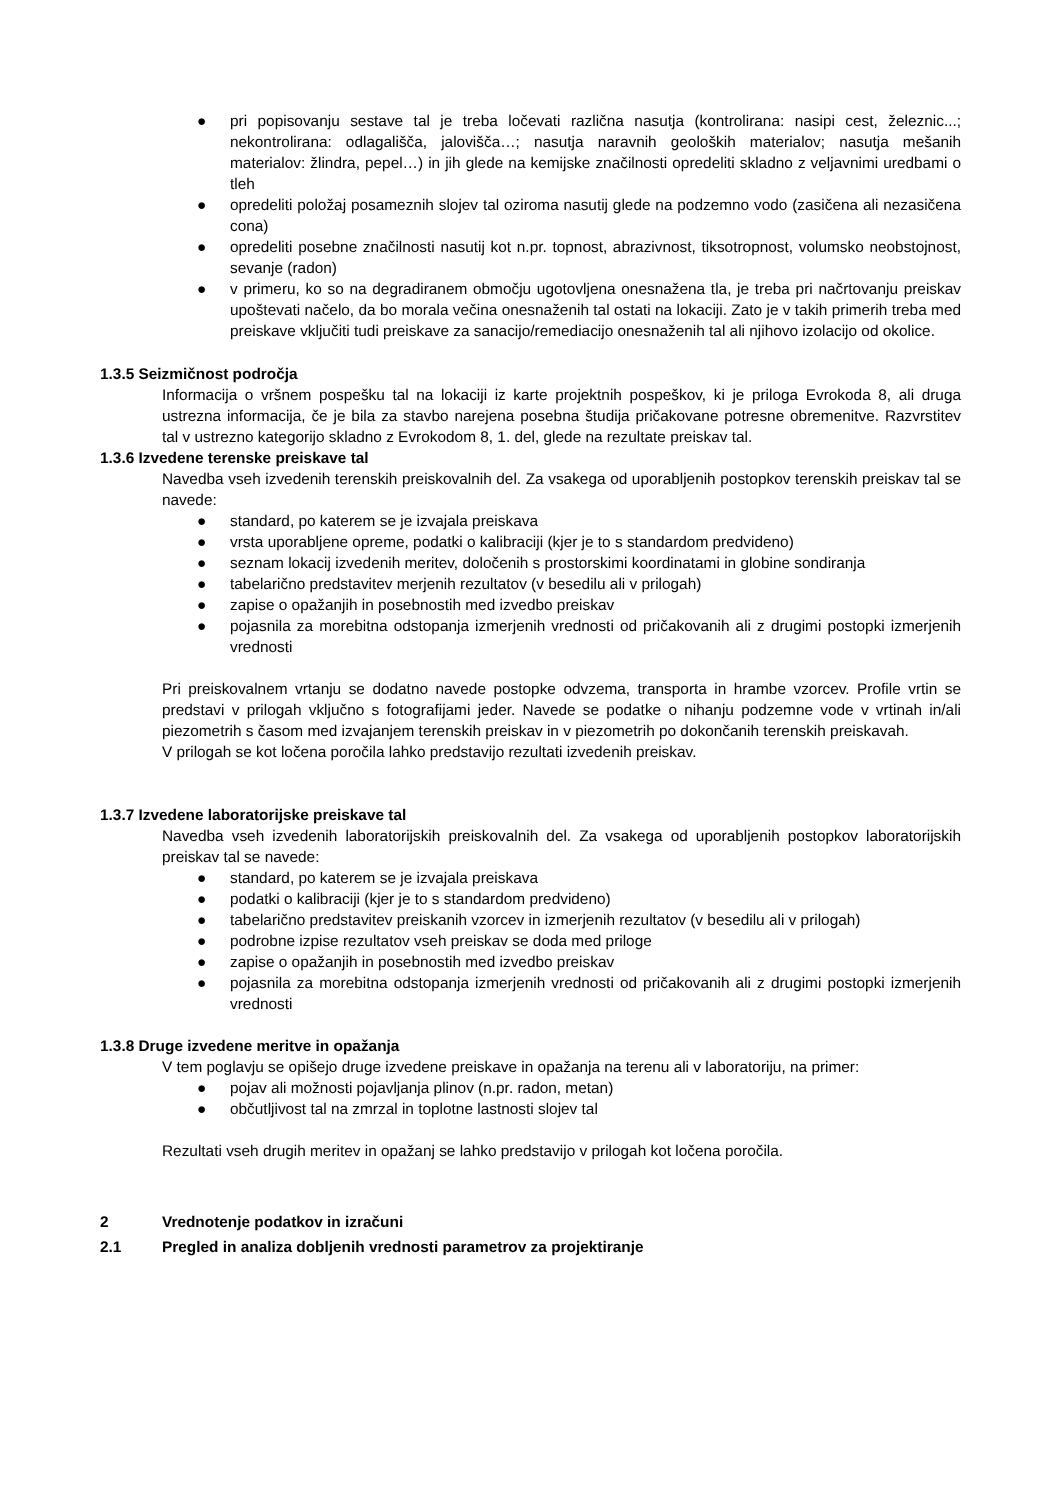● pri popisovanju sestave tal je treba ločevati različna nasutja (kontrolirana: nasipi cest, železnic...; nekontrolirana: odlagališča, jalovišča…; nasutja naravnih geoloških materialov; nasutja mešanih materialov: žlindra, pepel…) in jih glede na kemijske značilnosti opredeliti skladno z veljavnimi uredbami o tleh
● opredeliti položaj posameznih slojev tal oziroma nasutij glede na podzemno vodo (zasičena ali nezasičena cona)
● opredeliti posebne značilnosti nasutij kot n.pr. topnost, abrazivnost, tiksotropnost, volumsko neobstojnost, sevanje (radon)
● v primeru, ko so na degradiranem območju ugotovljena onesnažena tla, je treba pri načrtovanju preiskav upoštevati načelo, da bo morala večina onesnaženih tal ostati na lokaciji. Zato je v takih primerih treba med preiskave vključiti tudi preiskave za sanacijo/remediacijo onesnaženih tal ali njihovo izolacijo od okolice.
1.3.5 Seizmičnost področja
Informacija o vršnem pospešku tal na lokaciji iz karte projektnih pospeškov, ki je priloga Evrokoda 8, ali druga ustrezna informacija, če je bila za stavbo narejena posebna študija pričakovane potresne obremenitve. Razvrstitev tal v ustrezno kategorijo skladno z Evrokodom 8, 1. del, glede na rezultate preiskav tal.
1.3.6 Izvedene terenske preiskave tal
Navedba vseh izvedenih terenskih preiskovalnih del. Za vsakega od uporabljenih postopkov terenskih preiskav tal se navede:
● standard, po katerem se je izvajala preiskava
● vrsta uporabljene opreme, podatki o kalibraciji (kjer je to s standardom predvideno)
● seznam lokacij izvedenih meritev, določenih s prostorskimi koordinatami in globine sondiranja
● tabelarično predstavitev merjenih rezultatov (v besedilu ali v prilogah)
● zapise o opažanjih in posebnostih med izvedbo preiskav
● pojasnila za morebitna odstopanja izmerjenih vrednosti od pričakovanih ali z drugimi postopki izmerjenih vrednosti
Pri preiskovalnem vrtanju se dodatno navede postopke odvzema, transporta in hrambe vzorcev. Profile vrtin se predstavi v prilogah vključno s fotografijami jeder. Navede se podatke o nihanju podzemne vode v vrtinah in/ali piezometrih s časom med izvajanjem terenskih preiskav in v piezometrih po dokončanih terenskih preiskavah.
V prilogah se kot ločena poročila lahko predstavijo rezultati izvedenih preiskav.
1.3.7 Izvedene laboratorijske preiskave tal
Navedba vseh izvedenih laboratorijskih preiskovalnih del. Za vsakega od uporabljenih postopkov laboratorijskih preiskav tal se navede:
● standard, po katerem se je izvajala preiskava
● podatki o kalibraciji (kjer je to s standardom predvideno)
● tabelarično predstavitev preiskanih vzorcev in izmerjenih rezultatov (v besedilu ali v prilogah)
● podrobne izpise rezultatov vseh preiskav se doda med priloge
● zapise o opažanjih in posebnostih med izvedbo preiskav
● pojasnila za morebitna odstopanja izmerjenih vrednosti od pričakovanih ali z drugimi postopki izmerjenih vrednosti
1.3.8 Druge izvedene meritve in opažanja
V tem poglavju se opišejo druge izvedene preiskave in opažanja na terenu ali v laboratoriju, na primer:
● pojav ali možnosti pojavljanja plinov (n.pr. radon, metan)
● občutljivost tal na zmrzal in toplotne lastnosti slojev tal
Rezultati vseh drugih meritev in opažanj se lahko predstavijo v prilogah kot ločena poročila.
2 Vrednotenje podatkov in izračuni
2.1 Pregled in analiza dobljenih vrednosti parametrov za projektiranje